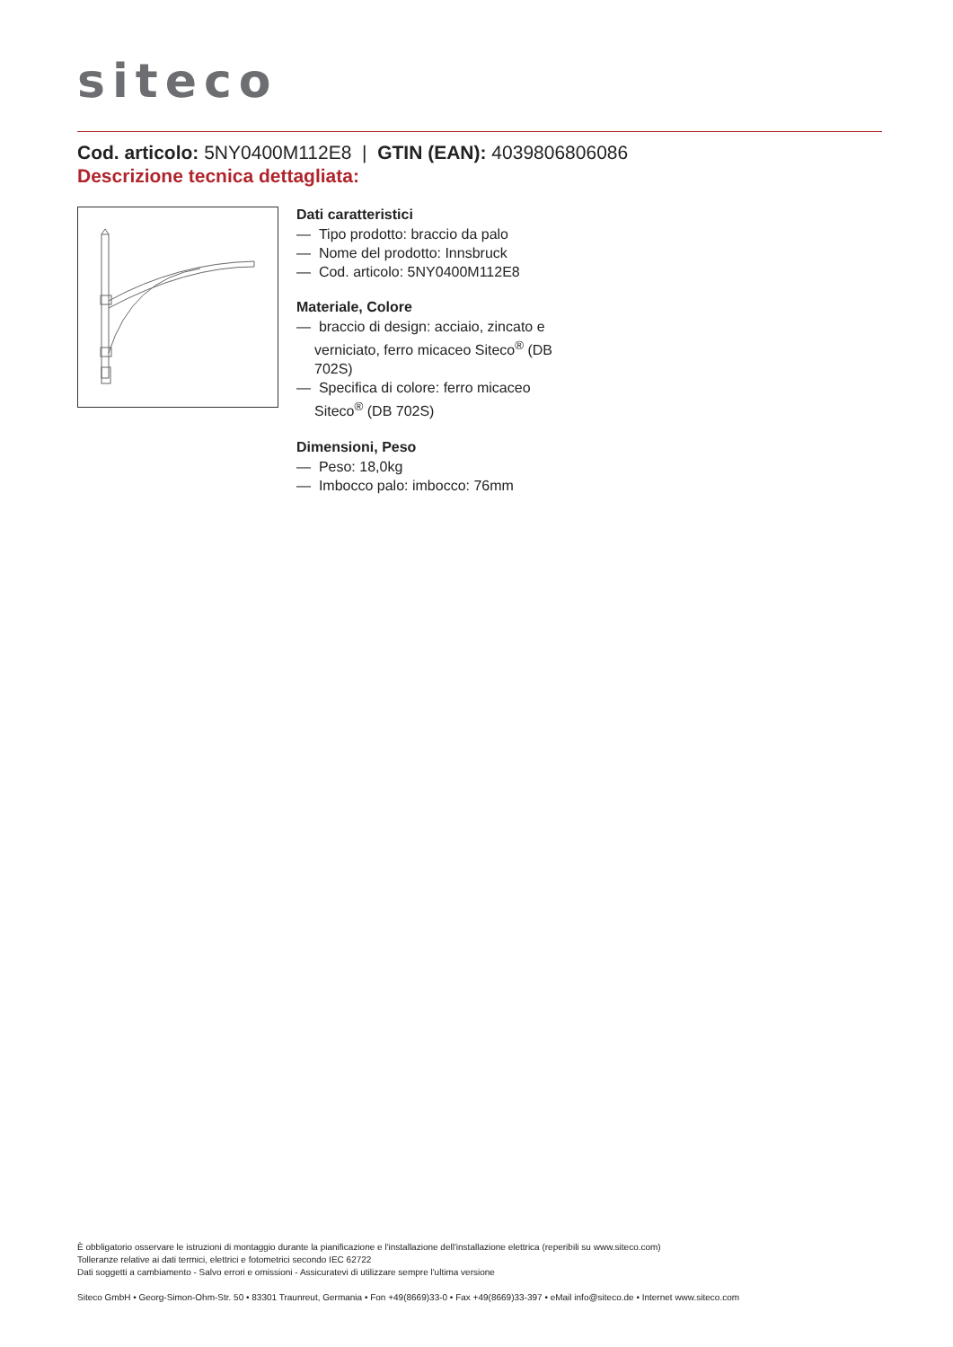siteco
Cod. articolo: 5NY0400M112E8 | GTIN (EAN): 4039806806086
Descrizione tecnica dettagliata:
Dati caratteristici
— Tipo prodotto: braccio da palo
— Nome del prodotto: Innsbruck
— Cod. articolo: 5NY0400M112E8
Materiale, Colore
— braccio di design: acciaio, zincato e verniciato, ferro micaceo Siteco<sup>®</sup> (DB 702S)
— Specifica di colore: ferro micaceo Siteco<sup>®</sup> (DB 702S)
Dimensioni, Peso
— Peso: 18,0kg
— Imbocco palo: imbocco: 76mm
È obbligatorio osservare le istruzioni di montaggio durante la pianificazione e l'installazione dell'installazione elettrica (reperibili su www.siteco.com)
Tolleranze relative ai dati termici, elettrici e fotometrici secondo IEC 62722
Dati soggetti a cambiamento - Salvo errori e omissioni - Assicuratevi di utilizzare sempre l'ultima versione
Siteco GmbH • Georg-Simon-Ohm-Str. 50 • 83301 Traunreut, Germania • Fon +49(8669)33-0 • Fax +49(8669)33-397 • eMail info@siteco.de • Internet www.siteco.com